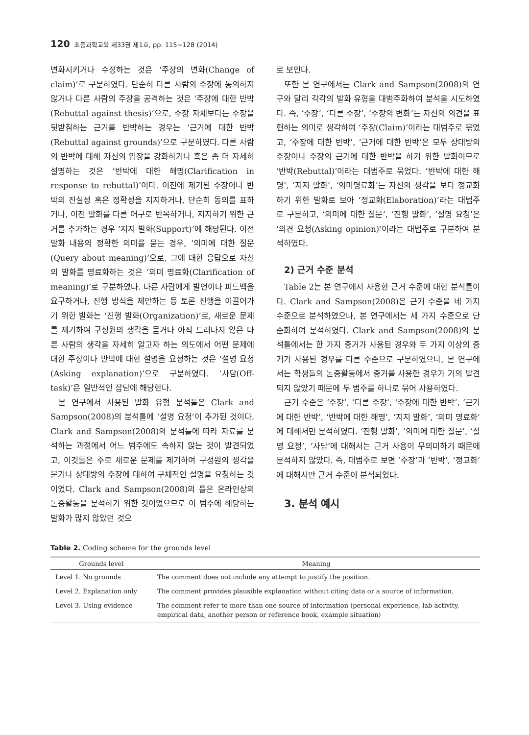120 초등과학교육 제33권 제1호, pp. 115∼128 (2014)
변화시키거나 수정하는 것은 ‘주장의 변화(Change of claim)’로 구분하였다. 단순히 다른 사람의 주장에 동의하지 않거나 다른 사람의 주장을 공격하는 것은 ‘주장에 대한 반박(Rebuttal against thesis)’으로, 주장 자체보다는 주장을 뒷받침하는 근거를 반박하는 경우는 ‘근거에 대한 반박(Rebuttal against grounds)’으로 구분하였다. 다른 사람의 반박에 대해 자신의 입장을 강화하거나 혹은 좀 더 자세히 설명하는 것은 ‘반박에 대한 해명(Clarification in response to rebuttal)’이다. 이전에 제기된 주장이나 반박의 진실성 혹은 정확성을 지지하거나, 단순히 동의를 표하거나, 이전 발화를 다른 어구로 반복하거나, 지지하기 위한 근거를 추가하는 경우 ‘지지 발화(Support)’에 해당된다. 이전 발화 내용의 정확한 의미를 묻는 경우, ‘의미에 대한 질문(Query about meaning)’으로, 그에 대한 응답으로 자신의 발화를 명료화하는 것은 ‘의미 명료화(Clarification of meaning)’로 구분하였다. 다른 사람에게 발언이나 피드백을 요구하거나, 진행 방식을 제안하는 등 토론 진행을 이끌어가기 위한 발화는 ‘진행 발화(Organization)’로, 새로운 문제를 제기하여 구성원의 생각을 묻거나 아직 드러나지 않은 다른 사람의 생각을 자세히 알고자 하는 의도에서 어떤 문제에 대한 주장이나 반박에 대한 설명을 요청하는 것은 ‘설명 요청(Asking explanation)’으로 구분하였다. ‘사담(Off-task)’은 일반적인 잡담에 해당한다.
본 연구에서 사용된 발화 유형 분석틀은 Clark and Sampson(2008)의 분석틀에 ‘설명 요청’이 추가된 것이다. Clark and Sampson(2008)의 분석틀에 따라 자료를 분석하는 과정에서 어느 범주에도 속하지 않는 것이 발견되었고, 이것들은 주로 새로운 문제를 제기하여 구성원의 생각을 묻거나 상대방의 주장에 대하여 구체적인 설명을 요청하는 것이었다. Clark and Sampson(2008)의 틀은 온라인상의 논증활동을 분석하기 위한 것이었으므로 이 범주에 해당하는 발화가 많지 않았던 것으
로 보인다.
또한 본 연구에서는 Clark and Sampson(2008)의 연구와 달리 각각의 발화 유형을 대범주화하여 분석을 시도하였다. 즉, ‘주장’, ‘다른 주장’, ‘주장의 변화’는 자신의 의견을 표현하는 의미로 생각하여 ‘주장(Claim)’이라는 대범주로 묶었고, ‘주장에 대한 반박’, ‘근거에 대한 반박’은 모두 상대방의 주장이나 주장의 근거에 대한 반박을 하기 위한 발화이므로 ‘반박(Rebuttal)’이라는 대범주로 묶었다. ‘반박에 대한 해명’, ‘지지 발화’, ‘의미명료화’는 자신의 생각을 보다 정교화하기 위한 발화로 보아 ‘정교화(Elaboration)’라는 대범주로 구분하고, ‘의미에 대한 질문’, ‘진행 발화’, ‘설명 요청’은 ‘의견 요청(Asking opinion)’이라는 대범주로 구분하여 분석하였다.
2) 근거 수준 분석
Table 2는 본 연구에서 사용한 근거 수준에 대한 분석틀이다. Clark and Sampson(2008)은 근거 수준을 네 가지 수준으로 분석하였으나, 본 연구에서는 세 가지 수준으로 단순화하여 분석하였다. Clark and Sampson(2008)의 분석틀에서는 한 가지 증거가 사용된 경우와 두 가지 이상의 증거가 사용된 경우를 다른 수준으로 구분하였으나, 본 연구에서는 학생들의 논증활동에서 증거를 사용한 경우가 거의 발견되지 않았기 때문에 두 범주를 하나로 묶어 사용하였다.
근거 수준은 ‘주장’, ‘다른 주장’, ‘주장에 대한 반박’, ‘근거에 대한 반박’, ‘반박에 대한 해명’, ‘지지 발화’, ‘의미 명료화’에 대해서만 분석하였다. ‘진행 발화’, ‘의미에 대한 질문’, ‘설명 요청’, ‘사담’에 대해서는 근거 사용이 무의미하기 때문에 분석하지 않았다. 즉, 대범주로 보면 ‘주장’과 ‘반박’, ‘정교화’에 대해서만 근거 수준이 분석되었다.
3. 분석 예시
Table 2. Coding scheme for the grounds level
| Grounds level | Meaning |
| --- | --- |
| Level 1. No grounds | The comment does not include any attempt to justify the position. |
| Level 2. Explanation only | The comment provides plausible explanation without citing data or a source of information. |
| Level 3. Using evidence | The comment refer to more than one source of information (personal experience, lab activity, empirical data, another person or reference book, example situation) |